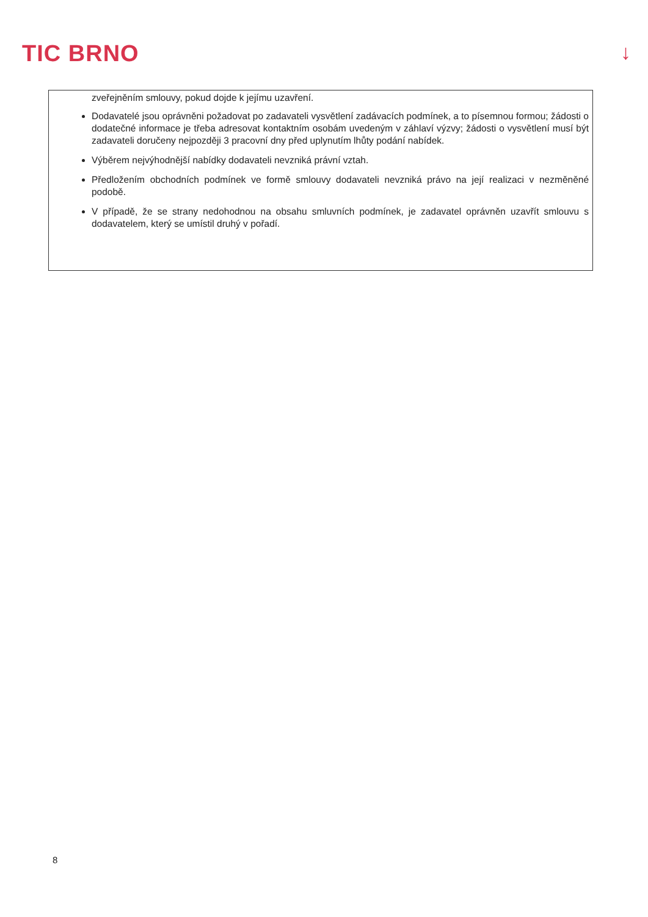TIC BRNO ↓
zveřejněním smlouvy, pokud dojde k jejímu uzavření.
Dodavatelé jsou oprávněni požadovat po zadavateli vysvětlení zadávacích podmínek, a to písemnou formou; žádosti o dodatečné informace je třeba adresovat kontaktním osobám uvedeným v záhlaví výzvy; žádosti o vysvětlení musí být zadavateli doručeny nejpozději 3 pracovní dny před uplynutím lhůty podání nabídek.
Výběrem nejvýhodnější nabídky dodavateli nevzniká právní vztah.
Předložením obchodních podmínek ve formě smlouvy dodavateli nevzniká právo na její realizaci v nezměněné podobě.
V případě, že se strany nedohodnou na obsahu smluvních podmínek, je zadavatel oprávněn uzavřít smlouvu s dodavatelem, který se umístil druhý v pořadí.
8